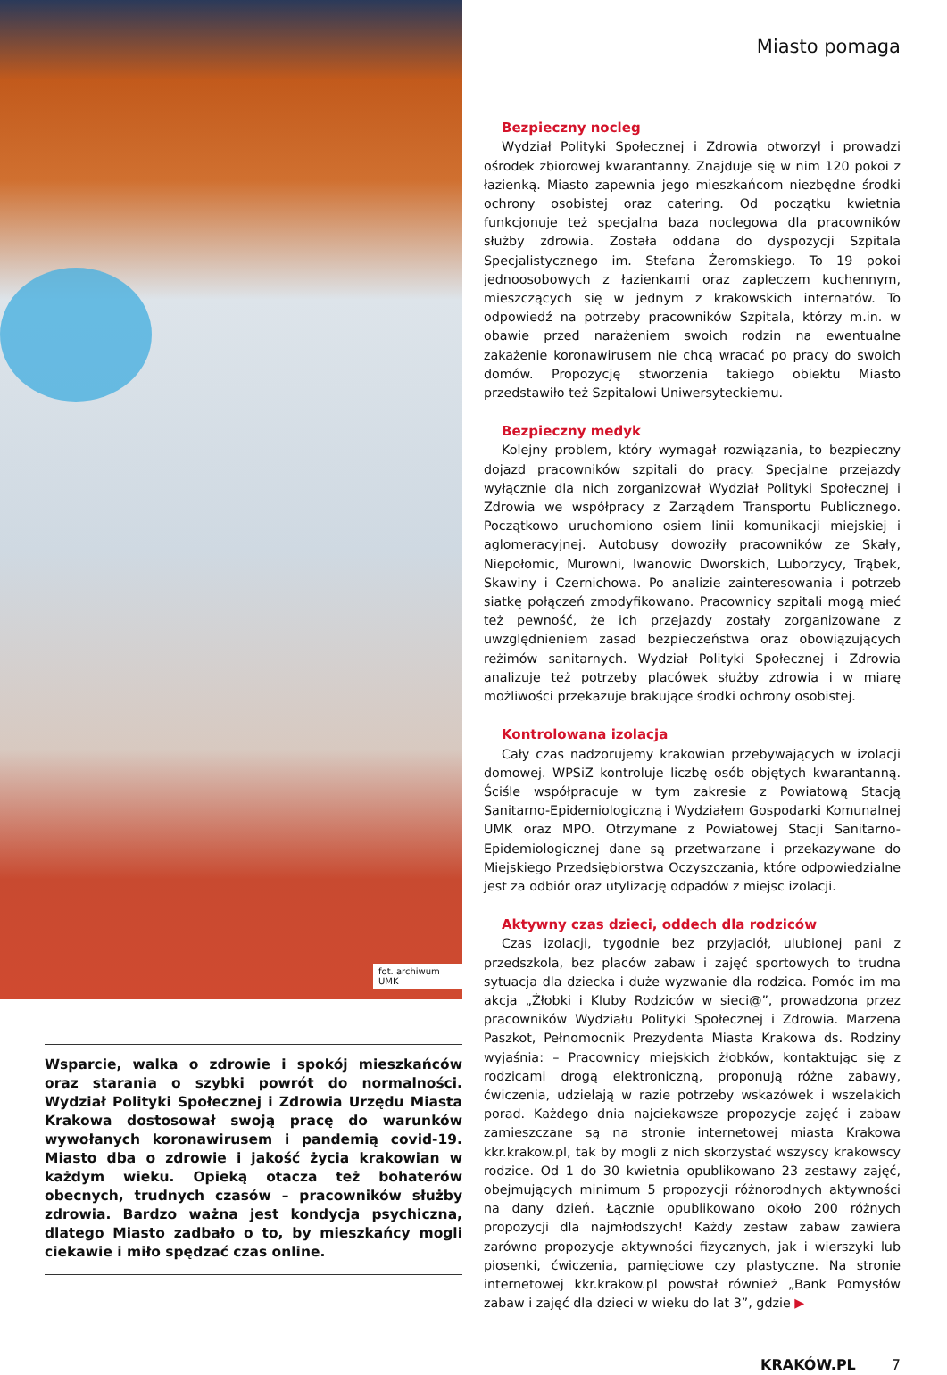fot. archiwum UMK
Wsparcie, walka o zdrowie i spokój mieszkańców oraz starania o szybki powrót do normalności. Wydział Polityki Społecznej i Zdrowia Urzędu Miasta Krakowa dostosował swoją pracę do warunków wywołanych koronawirusem i pandemią covid-19. Miasto dba o zdrowie i jakość życia krakowian w każdym wieku. Opieką otacza też bohaterów obecnych, trudnych czasów – pracowników służby zdrowia. Bardzo ważna jest kondycja psychiczna, dlatego Miasto zadbało o to, by mieszkańcy mogli ciekawie i miło spędzać czas online.
Miasto pomaga
Bezpieczny nocleg
Wydział Polityki Społecznej i Zdrowia otworzył i prowadzi ośrodek zbiorowej kwarantanny. Znajduje się w nim 120 pokoi z łazienką. Miasto zapewnia jego mieszkańcom niezbędne środki ochrony osobistej oraz catering. Od początku kwietnia funkcjonuje też specjalna baza noclegowa dla pracowników służby zdrowia. Została oddana do dyspozycji Szpitala Specjalistycznego im. Stefana Żeromskiego. To 19 pokoi jednoosobowych z łazienkami oraz zapleczem kuchennym, mieszczących się w jednym z krakowskich internatów. To odpowiedź na potrzeby pracowników Szpitala, którzy m.in. w obawie przed narażeniem swoich rodzin na ewentualne zakażenie koronawirusem nie chcą wracać po pracy do swoich domów. Propozycję stworzenia takiego obiektu Miasto przedstawiło też Szpitalowi Uniwersyteckiemu.
Bezpieczny medyk
Kolejny problem, który wymagał rozwiązania, to bezpieczny dojazd pracowników szpitali do pracy. Specjalne przejazdy wyłącznie dla nich zorganizował Wydział Polityki Społecznej i Zdrowia we współpracy z Zarządem Transportu Publicznego. Początkowo uruchomiono osiem linii komunikacji miejskiej i aglomeracyjnej. Autobusy dowoziły pracowników ze Skały, Niepołomic, Murowni, Iwanowic Dworskich, Luborzycy, Trąbek, Skawiny i Czernichowa. Po analizie zainteresowania i potrzeb siatkę połączeń zmodyfikowano. Pracownicy szpitali mogą mieć też pewność, że ich przejazdy zostały zorganizowane z uwzględnieniem zasad bezpieczeństwa oraz obowiązujących reżimów sanitarnych. Wydział Polityki Społecznej i Zdrowia analizuje też potrzeby placówek służby zdrowia i w miarę możliwości przekazuje brakujące środki ochrony osobistej.
Kontrolowana izolacja
Cały czas nadzorujemy krakowian przebywających w izolacji domowej. WPSiZ kontroluje liczbę osób objętych kwarantanną. Ściśle współpracuje w tym zakresie z Powiatową Stacją Sanitarno-Epidemiologiczną i Wydziałem Gospodarki Komunalnej UMK oraz MPO. Otrzymane z Powiatowej Stacji Sanitarno-Epidemiologicznej dane są przetwarzane i przekazywane do Miejskiego Przedsiębiorstwa Oczyszczania, które odpowiedzialne jest za odbiór oraz utylizację odpadów z miejsc izolacji.
Aktywny czas dzieci, oddech dla rodziców
Czas izolacji, tygodnie bez przyjaciół, ulubionej pani z przedszkola, bez placów zabaw i zajęć sportowych to trudna sytuacja dla dziecka i duże wyzwanie dla rodzica. Pomóc im ma akcja „Żłobki i Kluby Rodziców w sieci@”, prowadzona przez pracowników Wydziału Polityki Społecznej i Zdrowia. Marzena Paszkot, Pełnomocnik Prezydenta Miasta Krakowa ds. Rodziny wyjaśnia: – Pracownicy miejskich żłobków, kontaktując się z rodzicami drogą elektroniczną, proponują różne zabawy, ćwiczenia, udzielają w razie potrzeby wskazówek i wszelakich porad. Każdego dnia najciekawsze propozycje zajęć i zabaw zamieszczane są na stronie internetowej miasta Krakowa kkr.krakow.pl, tak by mogli z nich skorzystać wszyscy krakowscy rodzice. Od 1 do 30 kwietnia opublikowano 23 zestawy zajęć, obejmujących minimum 5 propozycji różnorodnych aktywności na dany dzień. Łącznie opublikowano około 200 różnych propozycji dla najmłodszych! Każdy zestaw zabaw zawiera zarówno propozycje aktywności fizycznych, jak i wierszyki lub piosenki, ćwiczenia, pamięciowe czy plastyczne. Na stronie internetowej kkr.krakow.pl powstał również „Bank Pomysłów zabaw i zajęć dla dzieci w wieku do lat 3”, gdzie ▶
KRAKÓW.PL 7